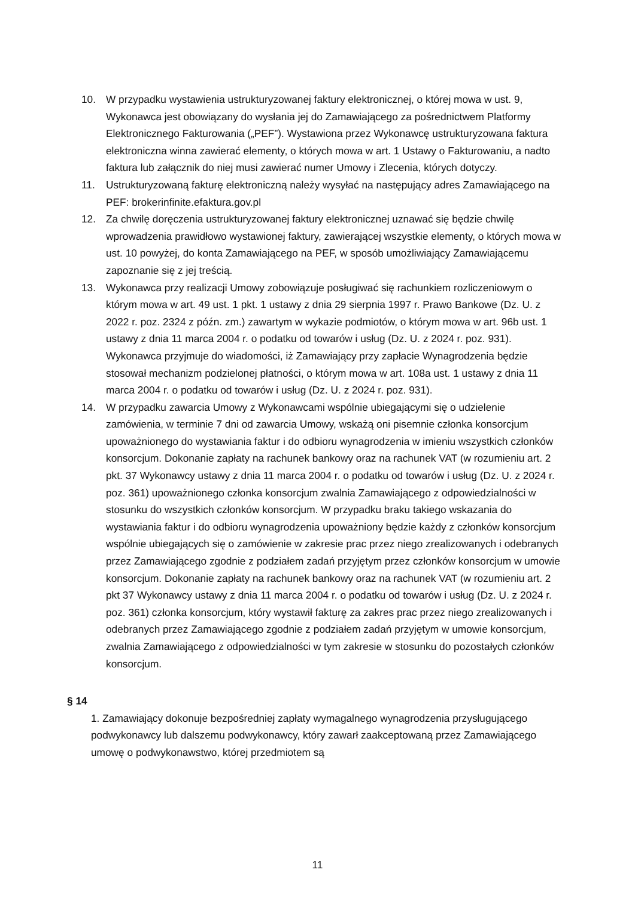10. W przypadku wystawienia ustrukturyzowanej faktury elektronicznej, o której mowa w ust. 9, Wykonawca jest obowiązany do wysłania jej do Zamawiającego za pośrednictwem Platformy Elektronicznego Fakturowania („PEF”). Wystawiona przez Wykonawcę ustrukturyzowana faktura elektroniczna winna zawierać elementy, o których mowa w art. 1 Ustawy o Fakturowaniu, a nadto faktura lub załącznik do niej musi zawierać numer Umowy i Zlecenia, których dotyczy.
11. Ustrukturyzowaną fakturę elektroniczną należy wysyłać na następujący adres Zamawiającego na PEF: brokerinfinite.efaktura.gov.pl
12. Za chwilę doręczenia ustrukturyzowanej faktury elektronicznej uznawać się będzie chwilę wprowadzenia prawidłowo wystawionej faktury, zawierającej wszystkie elementy, o których mowa w ust. 10 powyżej, do konta Zamawiającego na PEF, w sposób umożliwiający Zamawiającemu zapoznanie się z jej treścią.
13. Wykonawca przy realizacji Umowy zobowiązuje posługiwać się rachunkiem rozliczeniowym o którym mowa w art. 49 ust. 1 pkt. 1 ustawy z dnia 29 sierpnia 1997 r. Prawo Bankowe (Dz. U. z 2022 r. poz. 2324 z późn. zm.) zawartym w wykazie podmiotów, o którym mowa w art. 96b ust. 1 ustawy z dnia 11 marca 2004 r. o podatku od towarów i usług (Dz. U. z 2024 r. poz. 931). Wykonawca przyjmuje do wiadomości, iż Zamawiający przy zapłacie Wynagrodzenia będzie stosował mechanizm podzielonej płatności, o którym mowa w art. 108a ust. 1 ustawy z dnia 11 marca 2004 r. o podatku od towarów i usług (Dz. U. z 2024 r. poz. 931).
14. W przypadku zawarcia Umowy z Wykonawcami wspólnie ubiegającymi się o udzielenie zamówienia, w terminie 7 dni od zawarcia Umowy, wskażą oni pisemnie członka konsorcjum upoważnionego do wystawiania faktur i do odbioru wynagrodzenia w imieniu wszystkich członków konsorcjum. Dokonanie zapłaty na rachunek bankowy oraz na rachunek VAT (w rozumieniu art. 2 pkt. 37 Wykonawcy ustawy z dnia 11 marca 2004 r. o podatku od towarów i usług (Dz. U. z 2024 r. poz. 361) upoważnionego członka konsorcjum zwalnia Zamawiającego z odpowiedzialności w stosunku do wszystkich członków konsorcjum. W przypadku braku takiego wskazania do wystawiania faktur i do odbioru wynagrodzenia upoważniony będzie każdy z członków konsorcjum wspólnie ubiegających się o zamówienie w zakresie prac przez niego zrealizowanych i odebranych przez Zamawiającego zgodnie z podziałem zadań przyjętym przez członków konsorcjum w umowie konsorcjum. Dokonanie zapłaty na rachunek bankowy oraz na rachunek VAT (w rozumieniu art. 2 pkt 37 Wykonawcy ustawy z dnia 11 marca 2004 r. o podatku od towarów i usług (Dz. U. z 2024 r. poz. 361) członka konsorcjum, który wystawił fakturę za zakres prac przez niego zrealizowanych i odebranych przez Zamawiającego zgodnie z podziałem zadań przyjętym w umowie konsorcjum, zwalnia Zamawiającego z odpowiedzialności w tym zakresie w stosunku do pozostałych członków konsorcjum.
§ 14
1. Zamawiający dokonuje bezpośredniej zapłaty wymagalnego wynagrodzenia przysługującego podwykonawcy lub dalszemu podwykonawcy, który zawarł zaakceptowaną przez Zamawiającego umowę o podwykonawstwo, której przedmiotem są
11